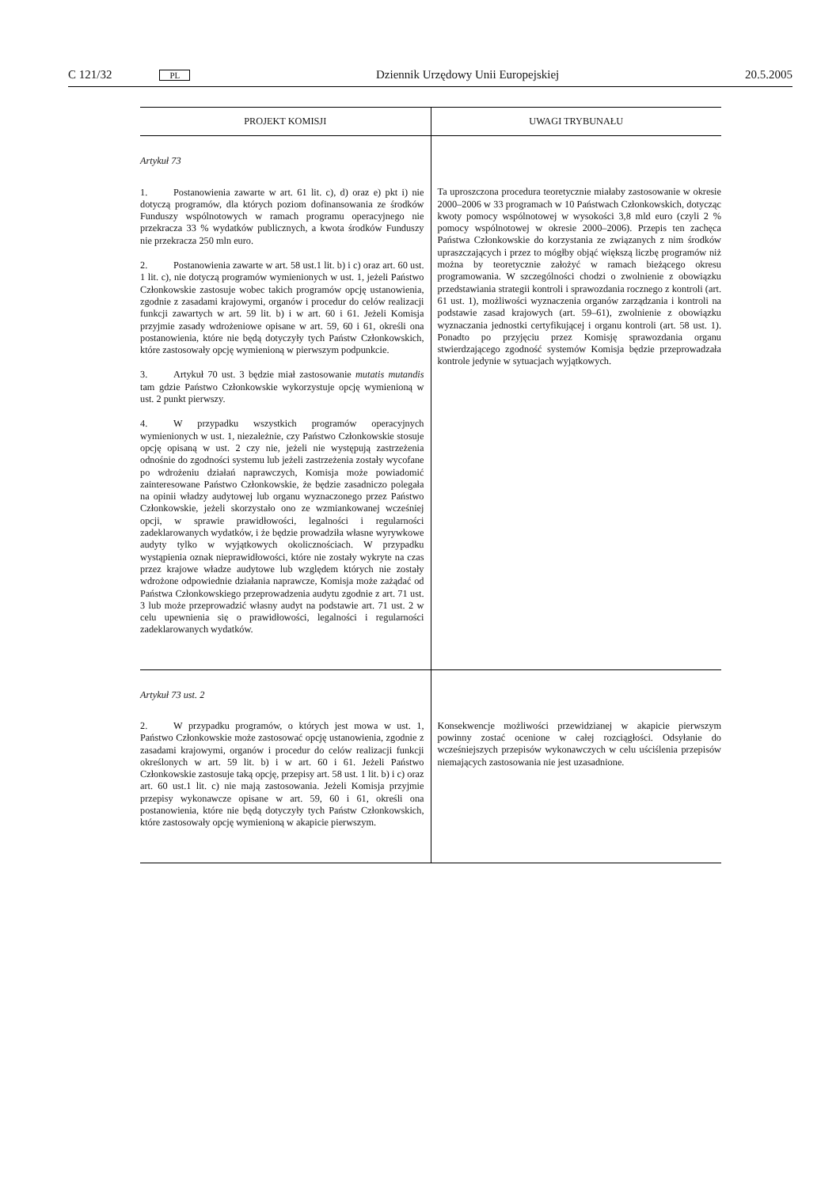C 121/32 PL Dziennik Urzędowy Unii Europejskiej 20.5.2005
| PROJEKT KOMISJI | UWAGI TRYBUNAŁU |
| --- | --- |
| Artykuł 73 1. Postanowienia zawarte w art. 61 lit. c), d) oraz e) pkt i) nie dotyczą programów, dla których poziom dofinansowania ze środków Funduszy wspólnotowych w ramach programu operacyjnego nie przekracza 33 % wydatków publicznych, a kwota środków Funduszy nie przekracza 250 mln euro. 2. Postanowienia zawarte w art. 58 ust.1 lit. b) i c) oraz art. 60 ust. 1 lit. c), nie dotyczą programów wymienionych w ust. 1, jeżeli Państwo Członkowskie zastosuje wobec takich programów opcję ustanowienia, zgodnie z zasadami krajowymi, organów i procedur do celów realizacji funkcji zawartych w art. 59 lit. b) i w art. 60 i 61. Jeżeli Komisja przyjmie zasady wdrożeniowe opisane w art. 59, 60 i 61, określi ona postanowienia, które nie będą dotyczyły tych Państw Członkowskich, które zastosowały opcję wymienioną w pierwszym podpunkcie. 3. Artykuł 70 ust. 3 będzie miał zastosowanie mutatis mutandis tam gdzie Państwo Członkowskie wykorzystuje opcję wymienioną w ust. 2 punkt pierwszy. 4. W przypadku wszystkich programów operacyjnych wymienionych w ust. 1, niezależnie, czy Państwo Członkowskie stosuje opcję opisaną w ust. 2 czy nie, jeżeli nie występują zastrzeżenia odnośnie do zgodności systemu lub jeżeli zastrzeżenia zostały wycofane po wdrożeniu działań naprawczych, Komisja może powiadomić zainteresowane Państwo Członkowskie, że będzie zasadniczo polegała na opinii władzy audytowej lub organu wyznaczonego przez Państwo Członkowskie, jeżeli skorzystało ono ze wzmiankowanej wcześniej opcji, w sprawie prawidłowości, legalności i regularności zadeklarowanych wydatków, i że będzie prowadziła własne wyrywkowe audyty tylko w wyjątkowych okolicznościach. W przypadku wystąpienia oznak nieprawidłowości, które nie zostały wykryte na czas przez krajowe władze audytowe lub względem których nie zostały wdrożone odpowiednie działania naprawcze, Komisja może zażądać od Państwa Członkowskiego przeprowadzenia audytu zgodnie z art. 71 ust. 3 lub może przeprowadzić własny audyt na podstawie art. 71 ust. 2 w celu upewnienia się o prawidłowości, legalności i regularności zadeklarowanych wydatków. | Ta uproszczona procedura teoretycznie miałaby zastosowanie w okresie 2000–2006 w 33 programach w 10 Państwach Członkowskich, dotycząc kwoty pomocy wspólnotowej w wysokości 3,8 mld euro (czyli 2 % pomocy wspólnotowej w okresie 2000–2006). Przepis ten zachęca Państwa Członkowskie do korzystania ze związanych z nim środków upraszczających i przez to mógłby objąć większą liczbę programów niż można by teoretycznie założyć w ramach bieżącego okresu programowania. W szczególności chodzi o zwolnienie z obowiązku przedstawiania strategii kontroli i sprawozdania rocznego z kontroli (art. 61 ust. 1), możliwości wyznaczenia organów zarządzania i kontroli na podstawie zasad krajowych (art. 59–61), zwolnienie z obowiązku wyznaczania jednostki certyfikującej i organu kontroli (art. 58 ust. 1). Ponadto po przyjęciu przez Komisję sprawozdania organu stwierdzającego zgodność systemów Komisja będzie przeprowadzała kontrole jedynie w sytuacjach wyjątkowych. |
| Artykuł 73 ust. 2 2. W przypadku programów, o których jest mowa w ust. 1, Państwo Członkowskie może zastosować opcję ustanowienia, zgodnie z zasadami krajowymi, organów i procedur do celów realizacji funkcji określonych w art. 59 lit. b) i w art. 60 i 61. Jeżeli Państwo Członkowskie zastosuje taką opcję, przepisy art. 58 ust. 1 lit. b) i c) oraz art. 60 ust.1 lit. c) nie mają zastosowania. Jeżeli Komisja przyjmie przepisy wykonawcze opisane w art. 59, 60 i 61, określi ona postanowienia, które nie będą dotyczyły tych Państw Członkowskich, które zastosowały opcję wymienioną w akapicie pierwszym. | Konsekwencje możliwości przewidzianej w akapicie pierwszym powinny zostać ocenione w całej rozciągłości. Odsyłanie do wcześniejszych przepisów wykonawczych w celu uściślenia przepisów niemających zastosowania nie jest uzasadnione. |